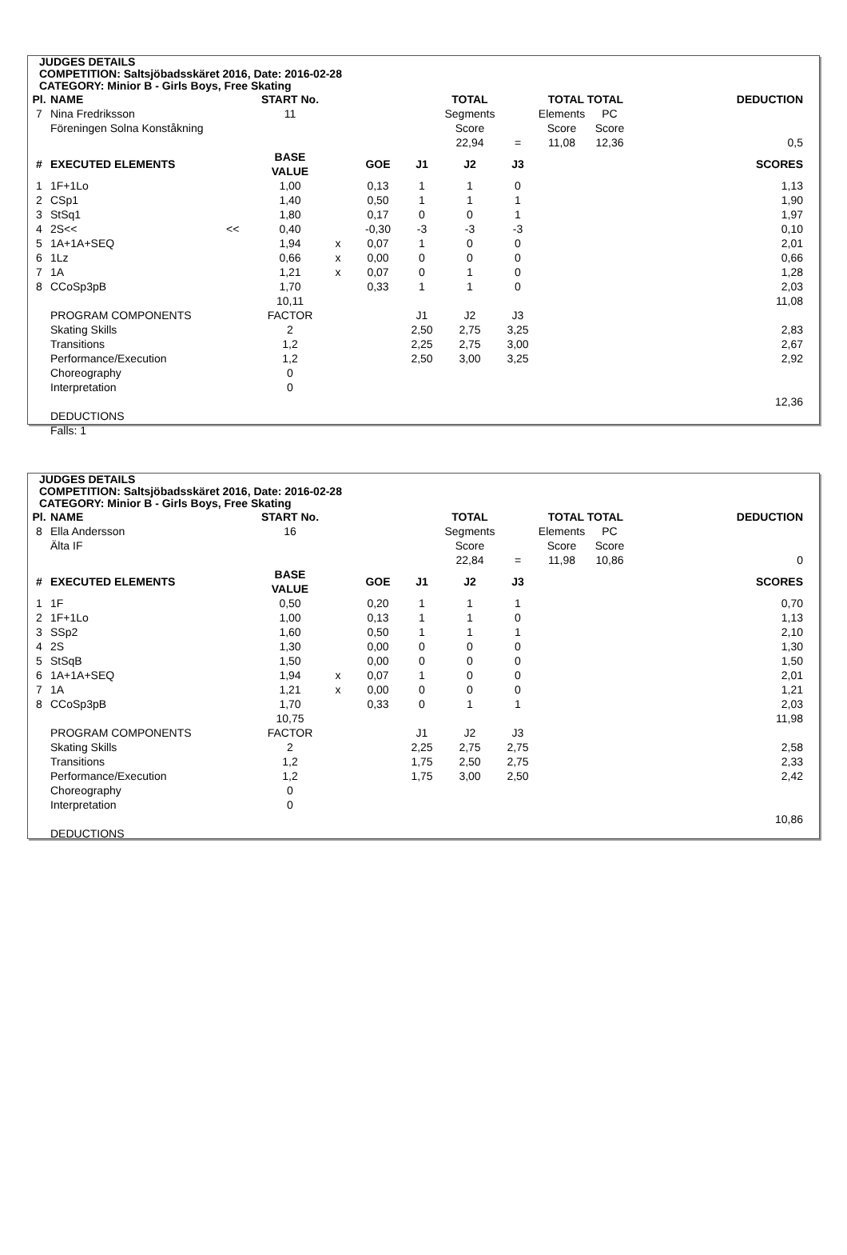JUDGES DETAILS
COMPETITION: Saltsjöbadsskäret 2016, Date: 2016-02-28
CATEGORY: Minior B - Girls Boys, Free Skating
| Pl. | NAME | | START No. | | | | TOTAL | | TOTAL TOTAL | | DEDUCTION |
| --- | --- | --- | --- | --- | --- | --- | --- | --- | --- | --- | --- |
| 7 | Nina Fredriksson | | 11 | | | | Segments | | Elements | PC | |
| | Föreningen Solna Konståkning | | | | | | Score | | Score | Score | |
| | | | | | | | 22,94 | = | 11,08 | 12,36 | 0,5 |
| # | EXECUTED ELEMENTS | | BASE VALUE | | GOE | J1 | J2 | J3 | | | SCORES |
| 1 | 1F+1Lo | | 1,00 | | 0,13 | 1 | 1 | 0 | | | 1,13 |
| 2 | CSp1 | | 1,40 | | 0,50 | 1 | 1 | 1 | | | 1,90 |
| 3 | StSq1 | | 1,80 | | 0,17 | 0 | 0 | 1 | | | 1,97 |
| 4 | 2S<< | << | 0,40 | | -0,30 | -3 | -3 | -3 | | | 0,10 |
| 5 | 1A+1A+SEQ | | 1,94 | x | 0,07 | 1 | 0 | 0 | | | 2,01 |
| 6 | 1Lz | | 0,66 | x | 0,00 | 0 | 0 | 0 | | | 0,66 |
| 7 | 1A | | 1,21 | x | 0,07 | 0 | 1 | 0 | | | 1,28 |
| 8 | CCoSp3pB | | 1,70 | | 0,33 | 1 | 1 | 0 | | | 2,03 |
| | | | 10,11 | | | | | | | | 11,08 |
| | PROGRAM COMPONENTS | | FACTOR | | | J1 | J2 | J3 | | | |
| | Skating Skills | | 2 | | | 2,50 | 2,75 | 3,25 | | | 2,83 |
| | Transitions | | 1,2 | | | 2,25 | 2,75 | 3,00 | | | 2,67 |
| | Performance/Execution | | 1,2 | | | 2,50 | 3,00 | 3,25 | | | 2,92 |
| | Choreography | | 0 | | | | | | | | |
| | Interpretation | | 0 | | | | | | | | |
| | | | | | | | | | | | 12,36 |
| | DEDUCTIONS | | | | | | | | | | |
| | Falls: 1 | | | | | | | | | | |
JUDGES DETAILS
COMPETITION: Saltsjöbadsskäret 2016, Date: 2016-02-28
CATEGORY: Minior B - Girls Boys, Free Skating
| Pl. | NAME | | START No. | | | | TOTAL | | TOTAL TOTAL | | DEDUCTION |
| --- | --- | --- | --- | --- | --- | --- | --- | --- | --- | --- | --- |
| 8 | Ella Andersson | | 16 | | | | Segments | | Elements | PC | |
| | Älta IF | | | | | | Score | | Score | Score | |
| | | | | | | | 22,84 | = | 11,98 | 10,86 | 0 |
| # | EXECUTED ELEMENTS | | BASE VALUE | | GOE | J1 | J2 | J3 | | | SCORES |
| 1 | 1F | | 0,50 | | 0,20 | 1 | 1 | 1 | | | 0,70 |
| 2 | 1F+1Lo | | 1,00 | | 0,13 | 1 | 1 | 0 | | | 1,13 |
| 3 | SSp2 | | 1,60 | | 0,50 | 1 | 1 | 1 | | | 2,10 |
| 4 | 2S | | 1,30 | | 0,00 | 0 | 0 | 0 | | | 1,30 |
| 5 | StSqB | | 1,50 | | 0,00 | 0 | 0 | 0 | | | 1,50 |
| 6 | 1A+1A+SEQ | | 1,94 | x | 0,07 | 1 | 0 | 0 | | | 2,01 |
| 7 | 1A | | 1,21 | x | 0,00 | 0 | 0 | 0 | | | 1,21 |
| 8 | CCoSp3pB | | 1,70 | | 0,33 | 0 | 1 | 1 | | | 2,03 |
| | | | 10,75 | | | | | | | | 11,98 |
| | PROGRAM COMPONENTS | | FACTOR | | | J1 | J2 | J3 | | | |
| | Skating Skills | | 2 | | | 2,25 | 2,75 | 2,75 | | | 2,58 |
| | Transitions | | 1,2 | | | 1,75 | 2,50 | 2,75 | | | 2,33 |
| | Performance/Execution | | 1,2 | | | 1,75 | 3,00 | 2,50 | | | 2,42 |
| | Choreography | | 0 | | | | | | | | |
| | Interpretation | | 0 | | | | | | | | |
| | | | | | | | | | | | 10,86 |
| | DEDUCTIONS | | | | | | | | | | |